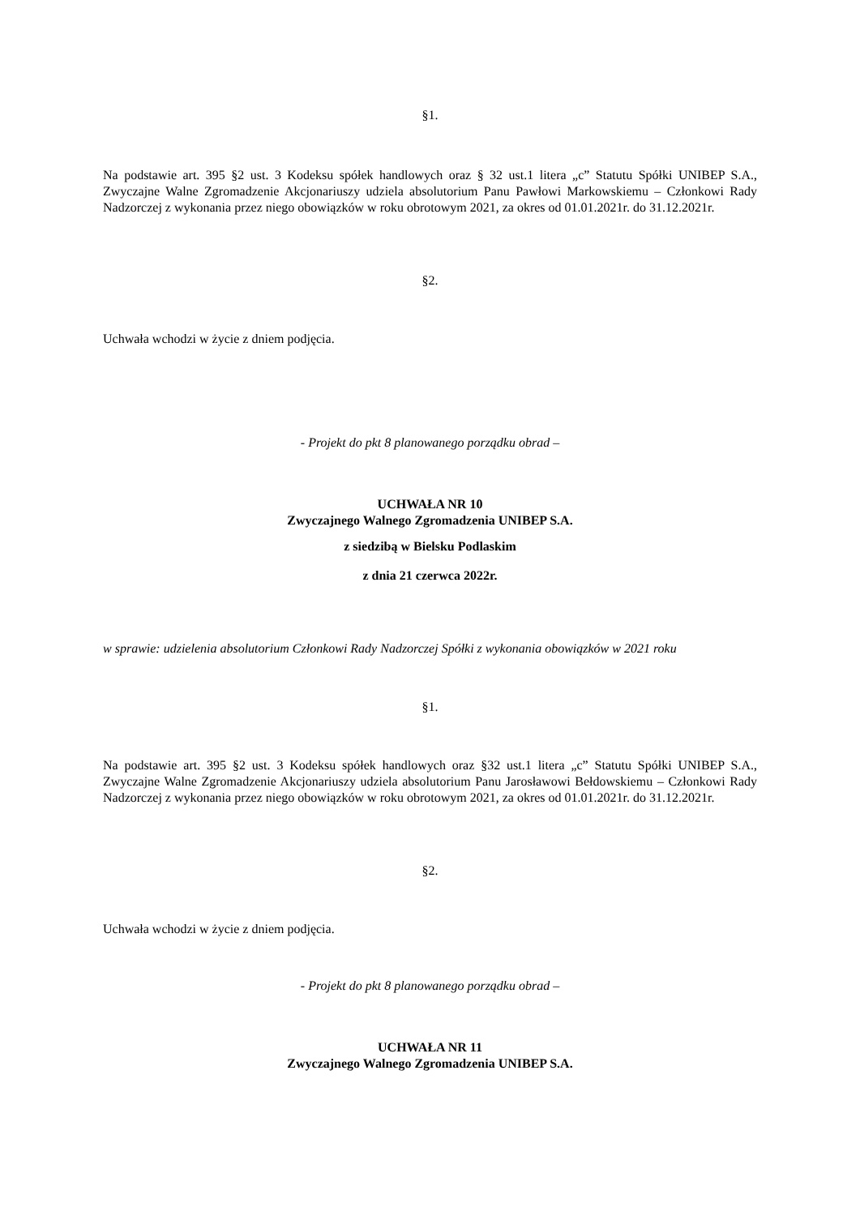§1.
Na podstawie art. 395 §2 ust. 3 Kodeksu spółek handlowych oraz § 32 ust.1 litera „c” Statutu Spółki UNIBEP S.A., Zwyczajne Walne Zgromadzenie Akcjonariuszy udziela absolutorium Panu Pawłowi Markowskiemu – Członkowi Rady Nadzorczej z wykonania przez niego obowiązków w roku obrotowym 2021, za okres od 01.01.2021r. do 31.12.2021r.
§2.
Uchwała wchodzi w życie z dniem podjęcia.
- Projekt do pkt 8 planowanego porządku obrad –
UCHWAŁA NR 10
Zwyczajnego Walnego Zgromadzenia UNIBEP S.A.
z siedzibą w Bielsku Podlaskim
z dnia 21 czerwca 2022r.
w sprawie: udzielenia absolutorium Członkowi Rady Nadzorczej Spółki z wykonania obowiązków w 2021 roku
§1.
Na podstawie art. 395 §2 ust. 3 Kodeksu spółek handlowych oraz §32 ust.1 litera „c” Statutu Spółki UNIBEP S.A., Zwyczajne Walne Zgromadzenie Akcjonariuszy udziela absolutorium Panu Jarosławowi Bełdowskiemu – Członkowi Rady Nadzorczej z wykonania przez niego obowiązków w roku obrotowym 2021, za okres od 01.01.2021r. do 31.12.2021r.
§2.
Uchwała wchodzi w życie z dniem podjęcia.
- Projekt do pkt 8 planowanego porządku obrad –
UCHWAŁA NR 11
Zwyczajnego Walnego Zgromadzenia UNIBEP S.A.